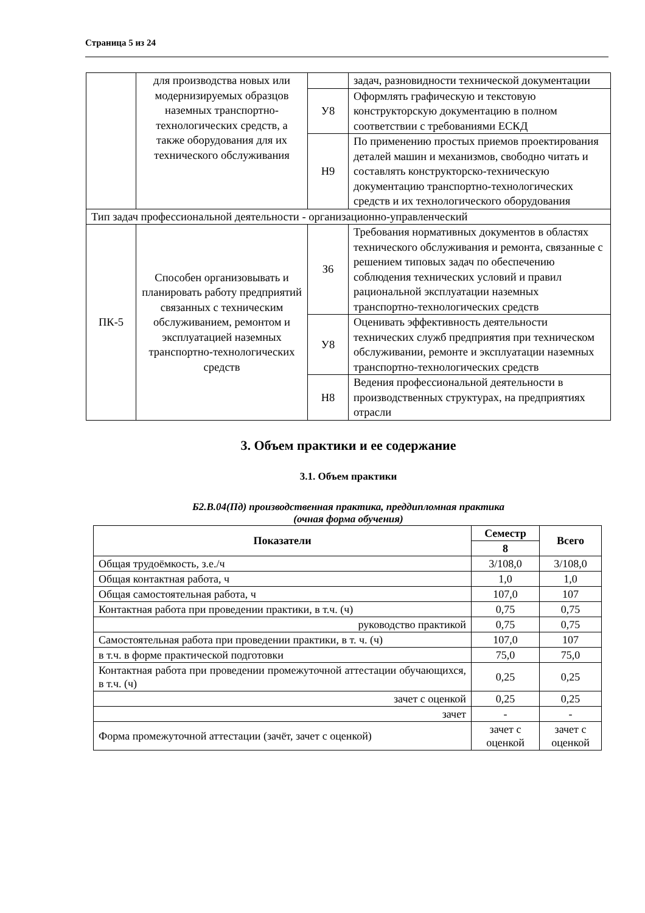Страница 5 из 24
| | для производства новых или модернизируемых образцов наземных транспортно-технологических средств, а также оборудования для их технического обслуживания | | задач, разновидности технической документации |
| | | У8 | Оформлять графическую и текстовую конструкторскую документацию в полном соответствии с требованиями ЕСКД |
| | | Н9 | По применению простых приемов проектирования деталей машин и механизмов, свободно читать и составлять конструкторско-техническую документацию транспортно-технологических средств и их технологического оборудования |
| Тип задач профессиональной деятельности - организационно-управленческий | | | |
| ПК-5 | Способен организовывать и планировать работу предприятий связанных с техническим обслуживанием, ремонтом и эксплуатацией наземных транспортно-технологических средств | З6 | Требования нормативных документов в областях технического обслуживания и ремонта, связанные с решением типовых задач по обеспечению соблюдения технических условий и правил рациональной эксплуатации наземных транспортно-технологических средств |
| | | У8 | Оценивать эффективность деятельности технических служб предприятия при техническом обслуживании, ремонте и эксплуатации наземных транспортно-технологических средств |
| | | Н8 | Ведения профессиональной деятельности в производственных структурах, на предприятиях отрасли |
3. Объем практики и ее содержание
3.1. Объем практики
Б2.В.04(Пд) производственная практика, преддипломная практика
(очная форма обучения)
| Показатели | Семестр | Всего |
| --- | --- | --- |
| | 8 | |
| Общая трудоёмкость, з.е./ч | 3/108,0 | 3/108,0 |
| Общая контактная работа, ч | 1,0 | 1,0 |
| Общая самостоятельная работа, ч | 107,0 | 107 |
| Контактная работа при проведении практики, в т.ч. (ч) | 0,75 | 0,75 |
| руководство практикой | 0,75 | 0,75 |
| Самостоятельная работа при проведении практики, в т. ч. (ч) | 107,0 | 107 |
| в т.ч. в форме практической подготовки | 75,0 | 75,0 |
| Контактная работа при проведении промежуточной аттестации обучающихся, в т.ч. (ч) | 0,25 | 0,25 |
| зачет с оценкой | 0,25 | 0,25 |
| зачет | - | - |
| Форма промежуточной аттестации (зачёт, зачет с оценкой) | зачет с оценкой | зачет с оценкой |